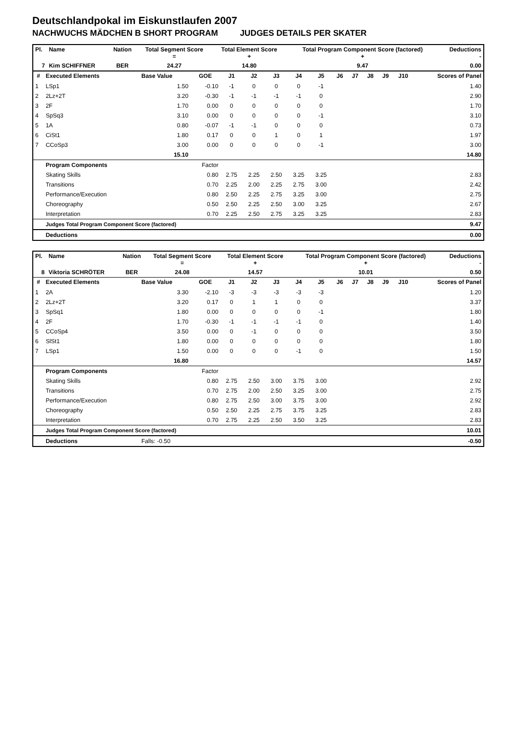Deutschlandpokal im Eiskunstlaufen 2007
NACHWUCHS MÄDCHEN B SHORT PROGRAM JUDGES DETAILS PER SKATER
| Pl. | Name | Nation | Total Segment Score = | Total Element Score + | Total Program Component Score (factored) + | Deductions - |
| --- | --- | --- | --- | --- | --- | --- |
| 7 | Kim SCHIFFNER | BER | 24.27 | 14.80 | 9.47 | 0.00 |
| # | Executed Elements | Base Value | GOE | J1 | J2 | J3 | J4 | J5 | J6 | J7 | J8 | J9 | J10 | Scores of Panel |
| --- | --- | --- | --- | --- | --- | --- | --- | --- | --- | --- | --- | --- | --- | --- |
| 1 | LSp1 | 1.50 | -0.10 | -1 | 0 | 0 | 0 | -1 | | | | | | 1.40 |
| 2 | 2Lz+2T | 3.20 | -0.30 | -1 | -1 | -1 | -1 | 0 | | | | | | 2.90 |
| 3 | 2F | 1.70 | 0.00 | 0 | 0 | 0 | 0 | 0 | | | | | | 1.70 |
| 4 | SpSq3 | 3.10 | 0.00 | 0 | 0 | 0 | 0 | -1 | | | | | | 3.10 |
| 5 | 1A | 0.80 | -0.07 | -1 | -1 | 0 | 0 | 0 | | | | | | 0.73 |
| 6 | CiSt1 | 1.80 | 0.17 | 0 | 0 | 1 | 0 | 1 | | | | | | 1.97 |
| 7 | CCoSp3 | 3.00 | 0.00 | 0 | 0 | 0 | 0 | -1 | | | | | | 3.00 |
| | | 15.10 | | | | | | | | | | | | 14.80 |
| | Program Components | | Factor | | | | | | | | | | | |
| | Skating Skills | | 0.80 | 2.75 | 2.25 | 2.50 | 3.25 | 3.25 | | | | | | 2.83 |
| | Transitions | | 0.70 | 2.25 | 2.00 | 2.25 | 2.75 | 3.00 | | | | | | 2.42 |
| | Performance/Execution | | 0.80 | 2.50 | 2.25 | 2.75 | 3.25 | 3.00 | | | | | | 2.75 |
| | Choreography | | 0.50 | 2.50 | 2.25 | 2.50 | 3.00 | 3.25 | | | | | | 2.67 |
| | Interpretation | | 0.70 | 2.25 | 2.50 | 2.75 | 3.25 | 3.25 | | | | | | 2.83 |
| | Judges Total Program Component Score (factored) | | | | | | | | | | | | | 9.47 |
| | Deductions | | | | | | | | | | | | | 0.00 |
| Pl. | Name | Nation | Total Segment Score = | Total Element Score + | Total Program Component Score (factored) + | Deductions - |
| --- | --- | --- | --- | --- | --- | --- |
| 8 | Viktoria SCHRÖTER | BER | 24.08 | 14.57 | 10.01 | 0.50 |
| # | Executed Elements | Base Value | GOE | J1 | J2 | J3 | J4 | J5 | J6 | J7 | J8 | J9 | J10 | Scores of Panel |
| --- | --- | --- | --- | --- | --- | --- | --- | --- | --- | --- | --- | --- | --- | --- |
| 1 | 2A | 3.30 | -2.10 | -3 | -3 | -3 | -3 | -3 | | | | | | 1.20 |
| 2 | 2Lz+2T | 3.20 | 0.17 | 0 | 1 | 1 | 0 | 0 | | | | | | 3.37 |
| 3 | SpSq1 | 1.80 | 0.00 | 0 | 0 | 0 | 0 | -1 | | | | | | 1.80 |
| 4 | 2F | 1.70 | -0.30 | -1 | -1 | -1 | -1 | 0 | | | | | | 1.40 |
| 5 | CCoSp4 | 3.50 | 0.00 | 0 | -1 | 0 | 0 | 0 | | | | | | 3.50 |
| 6 | SlSt1 | 1.80 | 0.00 | 0 | 0 | 0 | 0 | 0 | | | | | | 1.80 |
| 7 | LSp1 | 1.50 | 0.00 | 0 | 0 | 0 | -1 | 0 | | | | | | 1.50 |
| | | 16.80 | | | | | | | | | | | | 14.57 |
| | Program Components | | Factor | | | | | | | | | | | |
| | Skating Skills | | 0.80 | 2.75 | 2.50 | 3.00 | 3.75 | 3.00 | | | | | | 2.92 |
| | Transitions | | 0.70 | 2.75 | 2.00 | 2.50 | 3.25 | 3.00 | | | | | | 2.75 |
| | Performance/Execution | | 0.80 | 2.75 | 2.50 | 3.00 | 3.75 | 3.00 | | | | | | 2.92 |
| | Choreography | | 0.50 | 2.50 | 2.25 | 2.75 | 3.75 | 3.25 | | | | | | 2.83 |
| | Interpretation | | 0.70 | 2.75 | 2.25 | 2.50 | 3.50 | 3.25 | | | | | | 2.83 |
| | Judges Total Program Component Score (factored) | | | | | | | | | | | | | 10.01 |
| | Deductions | Falls: -0.50 | | | | | | | | | | | | -0.50 |